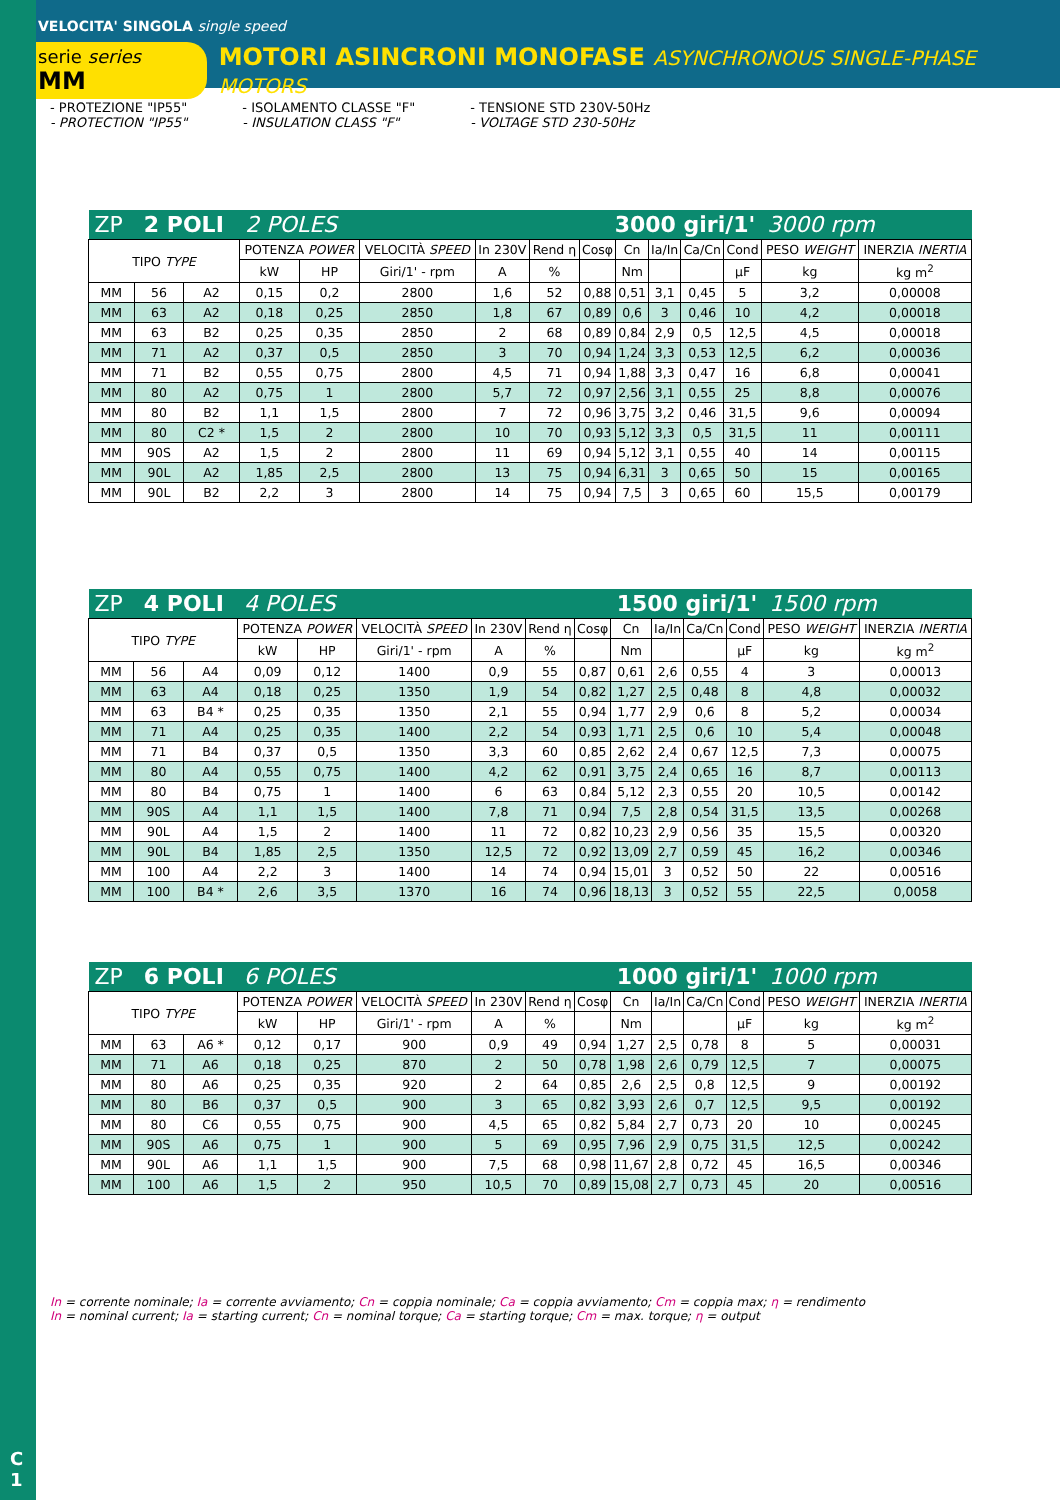VELOCITA' SINGOLA single speed
serie series MM
MOTORI ASINCRONI MONOFASE ASYNCHRONOUS SINGLE-PHASE MOTORS
- PROTEZIONE "IP55"
- PROTECTION "IP55"
- ISOLAMENTO CLASSE "F"
- INSULATION CLASS "F"
- TENSIONE STD 230V-50Hz
- VOLTAGE STD 230-50Hz
| ZP 2 POLI | | | 2 POLES | | | | 3000 giri/1' | | | | | | 3000 rpm | |
| TIPO TYPE | | | POTENZA POWER | | VELOCITÀ SPEED | In 230V | Rend η | Cosφ | Cn | Ia/In | Ca/Cn | Cond | PESO WEIGHT | INERZIA INERTIA |
| | | | kW | HP | Giri/1' - rpm | A | % | | Nm | | | µF | kg | kg m<sup>2</sup> |
| MM | 56 | A2 | 0,15 | 0,2 | 2800 | 1,6 | 52 | 0,88 | 0,51 | 3,1 | 0,45 | 5 | 3,2 | 0,00008 |
| MM | 63 | A2 | 0,18 | 0,25 | 2850 | 1,8 | 67 | 0,89 | 0,6 | 3 | 0,46 | 10 | 4,2 | 0,00018 |
| MM | 63 | B2 | 0,25 | 0,35 | 2850 | 2 | 68 | 0,89 | 0,84 | 2,9 | 0,5 | 12,5 | 4,5 | 0,00018 |
| MM | 71 | A2 | 0,37 | 0,5 | 2850 | 3 | 70 | 0,94 | 1,24 | 3,3 | 0,53 | 12,5 | 6,2 | 0,00036 |
| MM | 71 | B2 | 0,55 | 0,75 | 2800 | 4,5 | 71 | 0,94 | 1,88 | 3,3 | 0,47 | 16 | 6,8 | 0,00041 |
| MM | 80 | A2 | 0,75 | 1 | 2800 | 5,7 | 72 | 0,97 | 2,56 | 3,1 | 0,55 | 25 | 8,8 | 0,00076 |
| MM | 80 | B2 | 1,1 | 1,5 | 2800 | 7 | 72 | 0,96 | 3,75 | 3,2 | 0,46 | 31,5 | 9,6 | 0,00094 |
| MM | 80 | C2 * | 1,5 | 2 | 2800 | 10 | 70 | 0,93 | 5,12 | 3,3 | 0,5 | 31,5 | 11 | 0,00111 |
| MM | 90S | A2 | 1,5 | 2 | 2800 | 11 | 69 | 0,94 | 5,12 | 3,1 | 0,55 | 40 | 14 | 0,00115 |
| MM | 90L | A2 | 1,85 | 2,5 | 2800 | 13 | 75 | 0,94 | 6,31 | 3 | 0,65 | 50 | 15 | 0,00165 |
| MM | 90L | B2 | 2,2 | 3 | 2800 | 14 | 75 | 0,94 | 7,5 | 3 | 0,65 | 60 | 15,5 | 0,00179 |
| ZP 4 POLI | | | 4 POLES | | | | 1500 giri/1' | | | | | | 1500 rpm | |
| TIPO TYPE | | | POTENZA POWER | | VELOCITÀ SPEED | In 230V | Rend η | Cosφ | Cn | Ia/In | Ca/Cn | Cond | PESO WEIGHT | INERZIA INERTIA |
| | | | kW | HP | Giri/1' - rpm | A | % | | Nm | | | µF | kg | kg m<sup>2</sup> |
| MM | 56 | A4 | 0,09 | 0,12 | 1400 | 0,9 | 55 | 0,87 | 0,61 | 2,6 | 0,55 | 4 | 3 | 0,00013 |
| MM | 63 | A4 | 0,18 | 0,25 | 1350 | 1,9 | 54 | 0,82 | 1,27 | 2,5 | 0,48 | 8 | 4,8 | 0,00032 |
| MM | 63 | B4 * | 0,25 | 0,35 | 1350 | 2,1 | 55 | 0,94 | 1,77 | 2,9 | 0,6 | 8 | 5,2 | 0,00034 |
| MM | 71 | A4 | 0,25 | 0,35 | 1400 | 2,2 | 54 | 0,93 | 1,71 | 2,5 | 0,6 | 10 | 5,4 | 0,00048 |
| MM | 71 | B4 | 0,37 | 0,5 | 1350 | 3,3 | 60 | 0,85 | 2,62 | 2,4 | 0,67 | 12,5 | 7,3 | 0,00075 |
| MM | 80 | A4 | 0,55 | 0,75 | 1400 | 4,2 | 62 | 0,91 | 3,75 | 2,4 | 0,65 | 16 | 8,7 | 0,00113 |
| MM | 80 | B4 | 0,75 | 1 | 1400 | 6 | 63 | 0,84 | 5,12 | 2,3 | 0,55 | 20 | 10,5 | 0,00142 |
| MM | 90S | A4 | 1,1 | 1,5 | 1400 | 7,8 | 71 | 0,94 | 7,5 | 2,8 | 0,54 | 31,5 | 13,5 | 0,00268 |
| MM | 90L | A4 | 1,5 | 2 | 1400 | 11 | 72 | 0,82 | 10,23 | 2,9 | 0,56 | 35 | 15,5 | 0,00320 |
| MM | 90L | B4 | 1,85 | 2,5 | 1350 | 12,5 | 72 | 0,92 | 13,09 | 2,7 | 0,59 | 45 | 16,2 | 0,00346 |
| MM | 100 | A4 | 2,2 | 3 | 1400 | 14 | 74 | 0,94 | 15,01 | 3 | 0,52 | 50 | 22 | 0,00516 |
| MM | 100 | B4 * | 2,6 | 3,5 | 1370 | 16 | 74 | 0,96 | 18,13 | 3 | 0,52 | 55 | 22,5 | 0,0058 |
| ZP 6 POLI | | | 6 POLES | | | | 1000 giri/1' | | | | | | 1000 rpm | |
| TIPO TYPE | | | POTENZA POWER | | VELOCITÀ SPEED | In 230V | Rend η | Cosφ | Cn | Ia/In | Ca/Cn | Cond | PESO WEIGHT | INERZIA INERTIA |
| | | | kW | HP | Giri/1' - rpm | A | % | | Nm | | | µF | kg | kg m<sup>2</sup> |
| MM | 63 | A6 * | 0,12 | 0,17 | 900 | 0,9 | 49 | 0,94 | 1,27 | 2,5 | 0,78 | 8 | 5 | 0,00031 |
| MM | 71 | A6 | 0,18 | 0,25 | 870 | 2 | 50 | 0,78 | 1,98 | 2,6 | 0,79 | 12,5 | 7 | 0,00075 |
| MM | 80 | A6 | 0,25 | 0,35 | 920 | 2 | 64 | 0,85 | 2,6 | 2,5 | 0,8 | 12,5 | 9 | 0,00192 |
| MM | 80 | B6 | 0,37 | 0,5 | 900 | 3 | 65 | 0,82 | 3,93 | 2,6 | 0,7 | 12,5 | 9,5 | 0,00192 |
| MM | 80 | C6 | 0,55 | 0,75 | 900 | 4,5 | 65 | 0,82 | 5,84 | 2,7 | 0,73 | 20 | 10 | 0,00245 |
| MM | 90S | A6 | 0,75 | 1 | 900 | 5 | 69 | 0,95 | 7,96 | 2,9 | 0,75 | 31,5 | 12,5 | 0,00242 |
| MM | 90L | A6 | 1,1 | 1,5 | 900 | 7,5 | 68 | 0,98 | 11,67 | 2,8 | 0,72 | 45 | 16,5 | 0,00346 |
| MM | 100 | A6 | 1,5 | 2 | 950 | 10,5 | 70 | 0,89 | 15,08 | 2,7 | 0,73 | 45 | 20 | 0,00516 |
In = corrente nominale; Ia = corrente avviamento; Cn = coppia nominale; Ca = coppia avviamento; Cm = coppia max; η = rendimento
In = nominal current; Ia = starting current; Cn = nominal torque; Ca = starting torque; Cm = max. torque; η = output
C
1